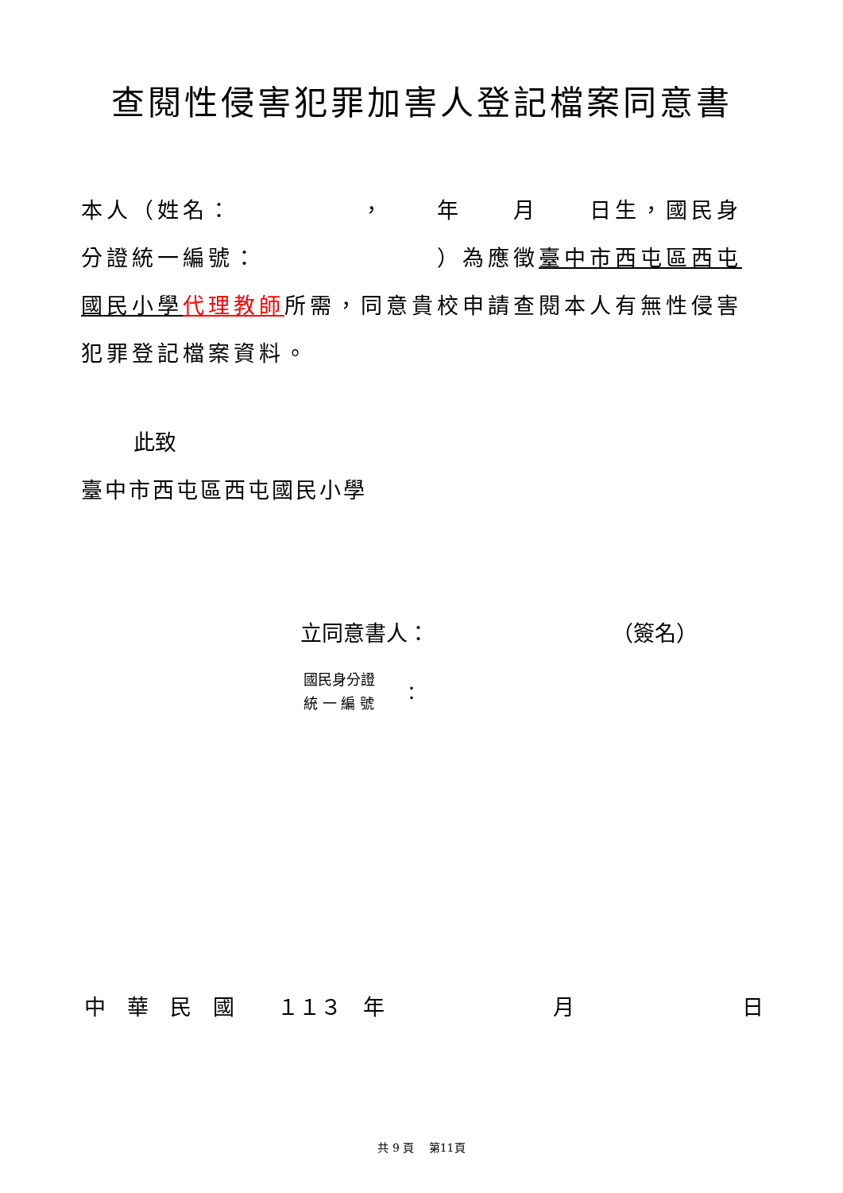查閱性侵害犯罪加害人登記檔案同意書
本人（姓名：　　　　　，　　年　　月　　日生，國民身分證統一編號：　　　　　　　）為應徵臺中市西屯區西屯國民小學 代理教師所需，同意貴校申請查閱本人有無性侵害犯罪登記檔案資料。
此致
臺中市西屯區西屯國民小學
立同意書人： （簽名）
國民身分證
統 一 編 號
：
中　華　民　國　　１１３　年 月 日
共 9 頁　 第11頁